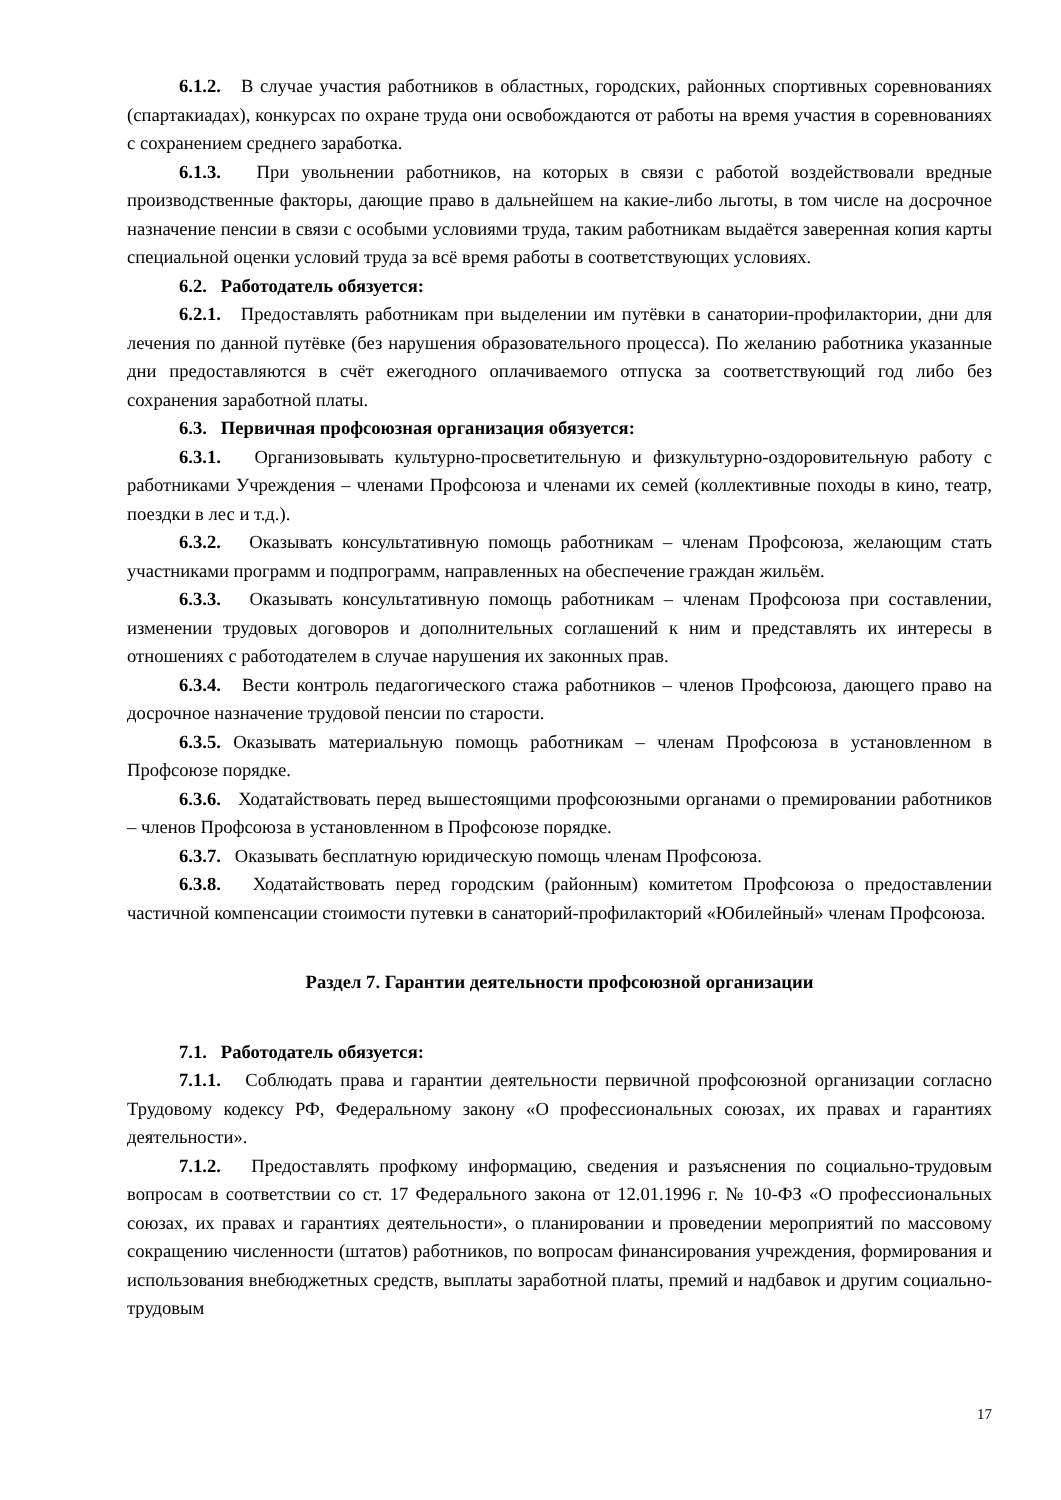6.1.2. В случае участия работников в областных, городских, районных спортивных соревнованиях (спартакиадах), конкурсах по охране труда они освобождаются от работы на время участия в соревнованиях с сохранением среднего заработка.
6.1.3. При увольнении работников, на которых в связи с работой воздействовали вредные производственные факторы, дающие право в дальнейшем на какие-либо льготы, в том числе на досрочное назначение пенсии в связи с особыми условиями труда, таким работникам выдаётся заверенная копия карты специальной оценки условий труда за всё время работы в соответствующих условиях.
6.2. Работодатель обязуется:
6.2.1. Предоставлять работникам при выделении им путёвки в санатории-профилактории, дни для лечения по данной путёвке (без нарушения образовательного процесса). По желанию работника указанные дни предоставляются в счёт ежегодного оплачиваемого отпуска за соответствующий год либо без сохранения заработной платы.
6.3. Первичная профсоюзная организация обязуется:
6.3.1. Организовывать культурно-просветительную и физкультурно-оздоровительную работу с работниками Учреждения – членами Профсоюза и членами их семей (коллективные походы в кино, театр, поездки в лес и т.д.).
6.3.2. Оказывать консультативную помощь работникам – членам Профсоюза, желающим стать участниками программ и подпрограмм, направленных на обеспечение граждан жильём.
6.3.3. Оказывать консультативную помощь работникам – членам Профсоюза при составлении, изменении трудовых договоров и дополнительных соглашений к ним и представлять их интересы в отношениях с работодателем в случае нарушения их законных прав.
6.3.4. Вести контроль педагогического стажа работников – членов Профсоюза, дающего право на досрочное назначение трудовой пенсии по старости.
6.3.5. Оказывать материальную помощь работникам – членам Профсоюза в установленном в Профсоюзе порядке.
6.3.6. Ходатайствовать перед вышестоящими профсоюзными органами о премировании работников – членов Профсоюза в установленном в Профсоюзе порядке.
6.3.7. Оказывать бесплатную юридическую помощь членам Профсоюза.
6.3.8. Ходатайствовать перед городским (районным) комитетом Профсоюза о предоставлении частичной компенсации стоимости путевки в санаторий-профилакторий «Юбилейный» членам Профсоюза.
Раздел 7. Гарантии деятельности профсоюзной организации
7.1. Работодатель обязуется:
7.1.1. Соблюдать права и гарантии деятельности первичной профсоюзной организации согласно Трудовому кодексу РФ, Федеральному закону «О профессиональных союзах, их правах и гарантиях деятельности».
7.1.2. Предоставлять профкому информацию, сведения и разъяснения по социально-трудовым вопросам в соответствии со ст. 17 Федерального закона от 12.01.1996 г. № 10-ФЗ «О профессиональных союзах, их правах и гарантиях деятельности», о планировании и проведении мероприятий по массовому сокращению численности (штатов) работников, по вопросам финансирования учреждения, формирования и использования внебюджетных средств, выплаты заработной платы, премий и надбавок и другим социально-трудовым
17